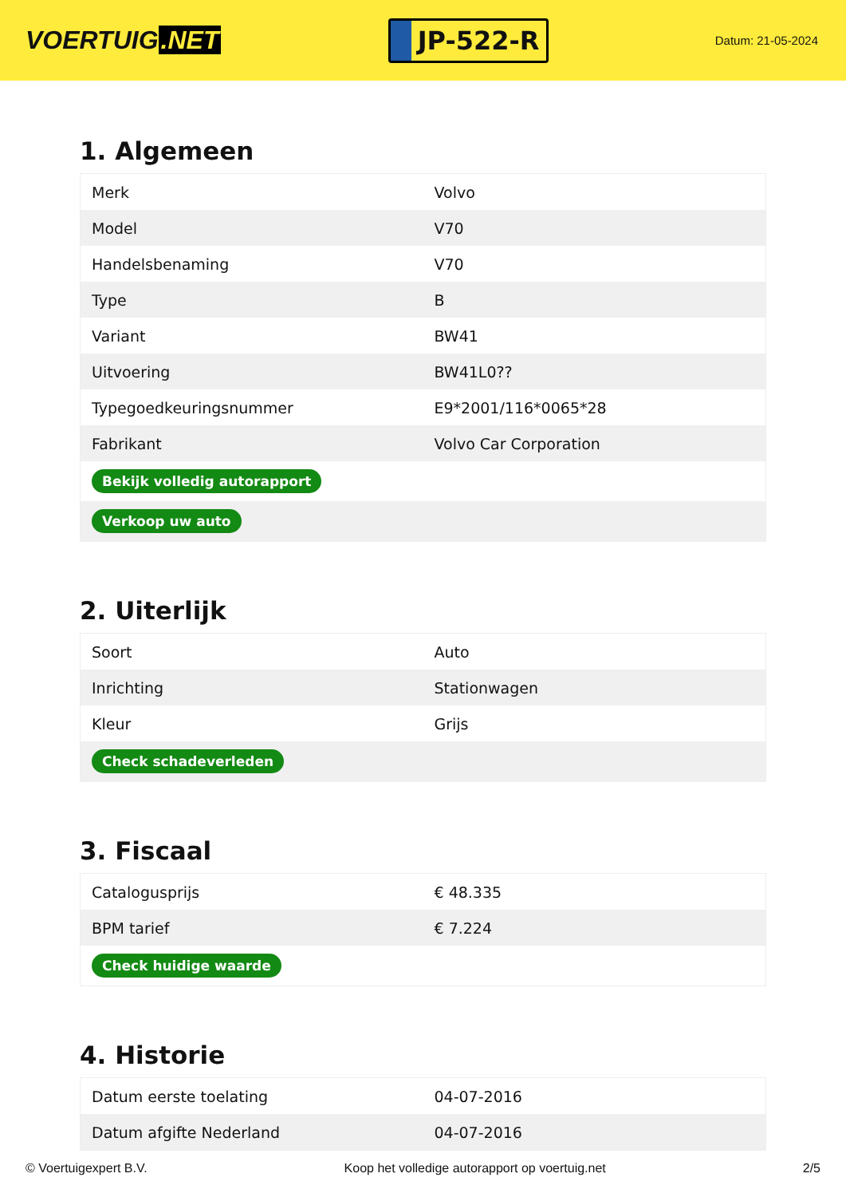VOERTUIG.NET
JP-522-R
Datum: 21-05-2024
1. Algemeen
| Merk | Volvo |
| Model | V70 |
| Handelsbenaming | V70 |
| Type | B |
| Variant | BW41 |
| Uitvoering | BW41L0?? |
| Typegoedkeuringsnummer | E9*2001/116*0065*28 |
| Fabrikant | Volvo Car Corporation |
| Bekijk volledig autorapport | |
| Verkoop uw auto | |
2. Uiterlijk
| Soort | Auto |
| Inrichting | Stationwagen |
| Kleur | Grijs |
| Check schadeverleden | |
3. Fiscaal
| Catalogusprijs | € 48.335 |
| BPM tarief | € 7.224 |
| Check huidige waarde | |
4. Historie
| Datum eerste toelating | 04-07-2016 |
| Datum afgifte Nederland | 04-07-2016 |
© Voertuigexpert B.V. Koop het volledige autorapport op voertuig.net 2/5